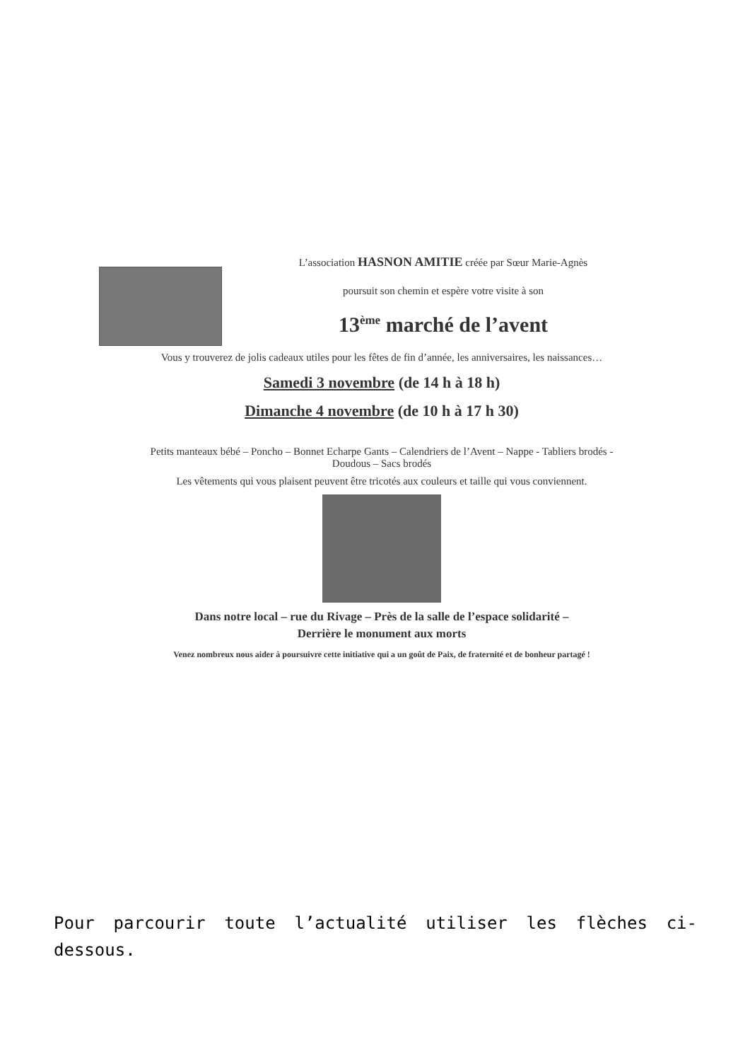L’association HASNON AMITIE créée par Sœur Marie-Agnès
poursuit son chemin et espère votre visite à son
13<sup>ème</sup> marché de l’avent
Vous y trouverez de jolis cadeaux utiles pour les fêtes de fin d’année, les anniversaires, les naissances…
Samedi 3 novembre (de 14 h à 18 h)
Dimanche 4 novembre (de 10 h à 17 h 30)
Petits manteaux bébé – Poncho – Bonnet Echarpe Gants – Calendriers de l’Avent – Nappe - Tabliers brodés -
Doudous – Sacs brodés
Les vêtements qui vous plaisent peuvent être tricotés aux couleurs et taille qui vous conviennent.
Dans notre local – rue du Rivage – Près de la salle de l’espace solidarité –
Derrière le monument aux morts
Venez nombreux nous aider à poursuivre cette initiative qui a un goût de Paix, de fraternité et de bonheur partagé !
Pour parcourir toute l’actualité utiliser les flèches ci-dessous.